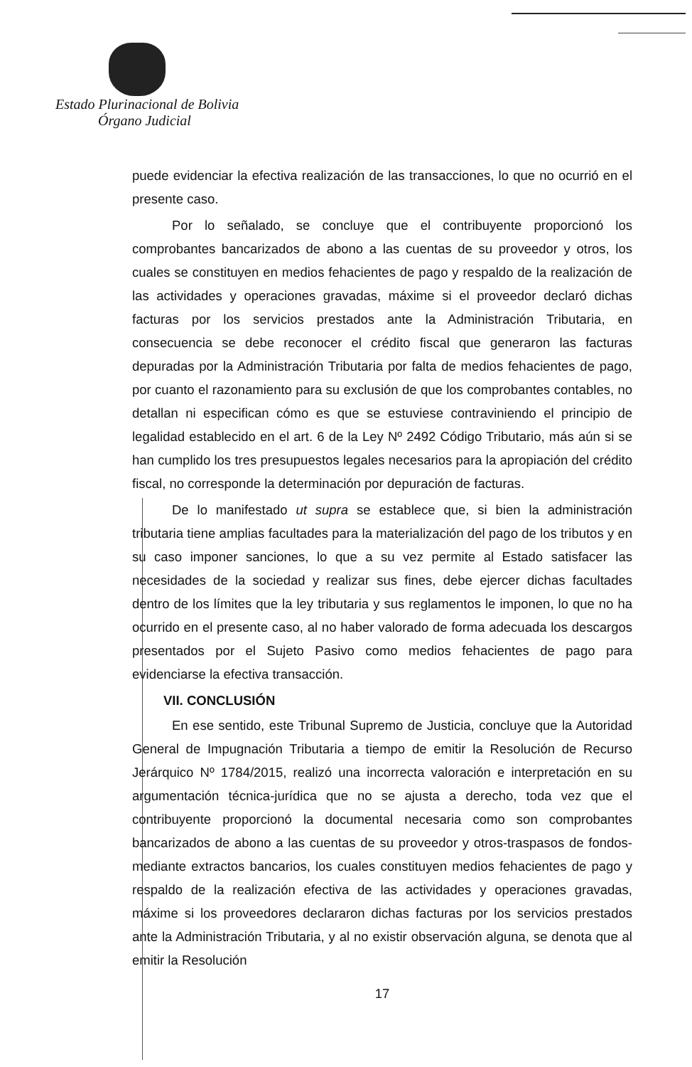Estado Plurinacional de Bolivia
Órgano Judicial
puede evidenciar la efectiva realización de las transacciones, lo que no ocurrió en el presente caso.
Por lo señalado, se concluye que el contribuyente proporcionó los comprobantes bancarizados de abono a las cuentas de su proveedor y otros, los cuales se constituyen en medios fehacientes de pago y respaldo de la realización de las actividades y operaciones gravadas, máxime si el proveedor declaró dichas facturas por los servicios prestados ante la Administración Tributaria, en consecuencia se debe reconocer el crédito fiscal que generaron las facturas depuradas por la Administración Tributaria por falta de medios fehacientes de pago, por cuanto el razonamiento para su exclusión de que los comprobantes contables, no detallan ni especifican cómo es que se estuviese contraviniendo el principio de legalidad establecido en el art. 6 de la Ley Nº 2492 Código Tributario, más aún si se han cumplido los tres presupuestos legales necesarios para la apropiación del crédito fiscal, no corresponde la determinación por depuración de facturas.
De lo manifestado ut supra se establece que, si bien la administración tributaria tiene amplias facultades para la materialización del pago de los tributos y en su caso imponer sanciones, lo que a su vez permite al Estado satisfacer las necesidades de la sociedad y realizar sus fines, debe ejercer dichas facultades dentro de los límites que la ley tributaria y sus reglamentos le imponen, lo que no ha ocurrido en el presente caso, al no haber valorado de forma adecuada los descargos presentados por el Sujeto Pasivo como medios fehacientes de pago para evidenciarse la efectiva transacción.
VII. CONCLUSIÓN
En ese sentido, este Tribunal Supremo de Justicia, concluye que la Autoridad General de Impugnación Tributaria a tiempo de emitir la Resolución de Recurso Jerárquico Nº 1784/2015, realizó una incorrecta valoración e interpretación en su argumentación técnica-jurídica que no se ajusta a derecho, toda vez que el contribuyente proporcionó la documental necesaria como son comprobantes bancarizados de abono a las cuentas de su proveedor y otros-traspasos de fondos- mediante extractos bancarios, los cuales constituyen medios fehacientes de pago y respaldo de la realización efectiva de las actividades y operaciones gravadas, máxime si los proveedores declararon dichas facturas por los servicios prestados ante la Administración Tributaria, y al no existir observación alguna, se denota que al emitir la Resolución
17